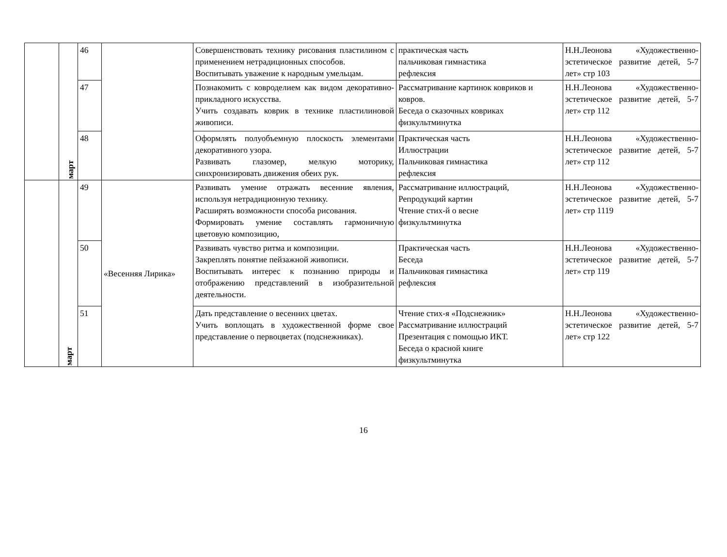| | март | 46 | | Совершенствовать технику рисования пластилином с применением нетрадиционных способов. Воспитывать уважение к народным умельцам. | практическая часть пальчиковая гимнастика рефлексия | Н.Н.Леонова «Художественно-эстетическое развитие детей, 5-7 лет» стр 103 |
| | | 47 | | Познакомить с ковроделием как видом декоративно-прикладного искусства. Учить создавать коврик в технике пластилиновой живописи. | Рассматривание картинок ковриков и ковров. Беседа о сказочных ковриках физкультминутка | Н.Н.Леонова «Художественно-эстетическое развитие детей, 5-7 лет» стр 112 |
| | | 48 | | Оформлять полуобъемную плоскость элементами декоративного узора. Развивать глазомер, мелкую моторику, синхронизировать движения обеих рук. | Практическая часть Иллюстрации Пальчиковая гимнастика рефлексия | Н.Н.Леонова «Художественно-эстетическое развитие детей, 5-7 лет» стр 112 |
| | март | 49 | «Весенняя Лирика» | Развивать умение отражать весенние явления, используя нетрадиционную технику. Расширять возможности способа рисования. Формировать умение составлять гармоничную цветовую композицию, | Рассматривание иллюстраций, Репродукций картин Чтение стих-й о весне физкультминутка | Н.Н.Леонова «Художественно-эстетическое развитие детей, 5-7 лет» стр 1119 |
| | | 50 | | Развивать чувство ритма и композиции. Закреплять понятие пейзажной живописи. Воспитывать интерес к познанию природы и отображению представлений в изобразительной деятельности. | Практическая часть Беседа Пальчиковая гимнастика рефлексия | Н.Н.Леонова «Художественно-эстетическое развитие детей, 5-7 лет» стр 119 |
| | | 51 | | Дать представление о весенних цветах. Учить воплощать в художественной форме свое представление о первоцветах (подснежниках). | Чтение стих-я «Подснежник» Рассматривание иллюстраций Презентация с помощью ИКТ. Беседа о красной книге физкультминутка | Н.Н.Леонова «Художественно-эстетическое развитие детей, 5-7 лет» стр 122 |
16